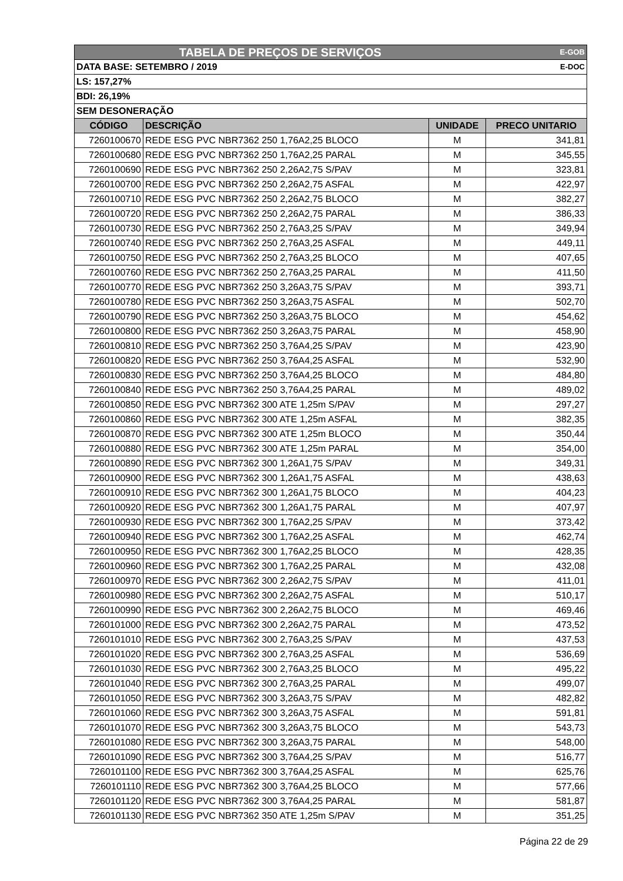| TABELA DE PREÇOS DE SERVIÇOS | | | E-GOB |
| DATA BASE: SETEMBRO / 2019 | | | E-DOC |
| LS: 157,27% | | | |
| BDI: 26,19% | | | |
| SEM DESONERAÇÃO | | | |
| CÓDIGO | DESCRIÇÃO | UNIDADE | PRECO UNITARIO |
| 7260100670 | REDE ESG PVC NBR7362 250 1,76A2,25 BLOCO | M | 341,81 |
| 7260100680 | REDE ESG PVC NBR7362 250 1,76A2,25 PARAL | M | 345,55 |
| 7260100690 | REDE ESG PVC NBR7362 250 2,26A2,75 S/PAV | M | 323,81 |
| 7260100700 | REDE ESG PVC NBR7362 250 2,26A2,75 ASFAL | M | 422,97 |
| 7260100710 | REDE ESG PVC NBR7362 250 2,26A2,75 BLOCO | M | 382,27 |
| 7260100720 | REDE ESG PVC NBR7362 250 2,26A2,75 PARAL | M | 386,33 |
| 7260100730 | REDE ESG PVC NBR7362 250 2,76A3,25 S/PAV | M | 349,94 |
| 7260100740 | REDE ESG PVC NBR7362 250 2,76A3,25 ASFAL | M | 449,11 |
| 7260100750 | REDE ESG PVC NBR7362 250 2,76A3,25 BLOCO | M | 407,65 |
| 7260100760 | REDE ESG PVC NBR7362 250 2,76A3,25 PARAL | M | 411,50 |
| 7260100770 | REDE ESG PVC NBR7362 250 3,26A3,75 S/PAV | M | 393,71 |
| 7260100780 | REDE ESG PVC NBR7362 250 3,26A3,75 ASFAL | M | 502,70 |
| 7260100790 | REDE ESG PVC NBR7362 250 3,26A3,75 BLOCO | M | 454,62 |
| 7260100800 | REDE ESG PVC NBR7362 250 3,26A3,75 PARAL | M | 458,90 |
| 7260100810 | REDE ESG PVC NBR7362 250 3,76A4,25 S/PAV | M | 423,90 |
| 7260100820 | REDE ESG PVC NBR7362 250 3,76A4,25 ASFAL | M | 532,90 |
| 7260100830 | REDE ESG PVC NBR7362 250 3,76A4,25 BLOCO | M | 484,80 |
| 7260100840 | REDE ESG PVC NBR7362 250 3,76A4,25 PARAL | M | 489,02 |
| 7260100850 | REDE ESG PVC NBR7362 300 ATE 1,25m S/PAV | M | 297,27 |
| 7260100860 | REDE ESG PVC NBR7362 300 ATE 1,25m ASFAL | M | 382,35 |
| 7260100870 | REDE ESG PVC NBR7362 300 ATE 1,25m BLOCO | M | 350,44 |
| 7260100880 | REDE ESG PVC NBR7362 300 ATE 1,25m PARAL | M | 354,00 |
| 7260100890 | REDE ESG PVC NBR7362 300 1,26A1,75 S/PAV | M | 349,31 |
| 7260100900 | REDE ESG PVC NBR7362 300 1,26A1,75 ASFAL | M | 438,63 |
| 7260100910 | REDE ESG PVC NBR7362 300 1,26A1,75 BLOCO | M | 404,23 |
| 7260100920 | REDE ESG PVC NBR7362 300 1,26A1,75 PARAL | M | 407,97 |
| 7260100930 | REDE ESG PVC NBR7362 300 1,76A2,25 S/PAV | M | 373,42 |
| 7260100940 | REDE ESG PVC NBR7362 300 1,76A2,25 ASFAL | M | 462,74 |
| 7260100950 | REDE ESG PVC NBR7362 300 1,76A2,25 BLOCO | M | 428,35 |
| 7260100960 | REDE ESG PVC NBR7362 300 1,76A2,25 PARAL | M | 432,08 |
| 7260100970 | REDE ESG PVC NBR7362 300 2,26A2,75 S/PAV | M | 411,01 |
| 7260100980 | REDE ESG PVC NBR7362 300 2,26A2,75 ASFAL | M | 510,17 |
| 7260100990 | REDE ESG PVC NBR7362 300 2,26A2,75 BLOCO | M | 469,46 |
| 7260101000 | REDE ESG PVC NBR7362 300 2,26A2,75 PARAL | M | 473,52 |
| 7260101010 | REDE ESG PVC NBR7362 300 2,76A3,25 S/PAV | M | 437,53 |
| 7260101020 | REDE ESG PVC NBR7362 300 2,76A3,25 ASFAL | M | 536,69 |
| 7260101030 | REDE ESG PVC NBR7362 300 2,76A3,25 BLOCO | M | 495,22 |
| 7260101040 | REDE ESG PVC NBR7362 300 2,76A3,25 PARAL | M | 499,07 |
| 7260101050 | REDE ESG PVC NBR7362 300 3,26A3,75 S/PAV | M | 482,82 |
| 7260101060 | REDE ESG PVC NBR7362 300 3,26A3,75 ASFAL | M | 591,81 |
| 7260101070 | REDE ESG PVC NBR7362 300 3,26A3,75 BLOCO | M | 543,73 |
| 7260101080 | REDE ESG PVC NBR7362 300 3,26A3,75 PARAL | M | 548,00 |
| 7260101090 | REDE ESG PVC NBR7362 300 3,76A4,25 S/PAV | M | 516,77 |
| 7260101100 | REDE ESG PVC NBR7362 300 3,76A4,25 ASFAL | M | 625,76 |
| 7260101110 | REDE ESG PVC NBR7362 300 3,76A4,25 BLOCO | M | 577,66 |
| 7260101120 | REDE ESG PVC NBR7362 300 3,76A4,25 PARAL | M | 581,87 |
| 7260101130 | REDE ESG PVC NBR7362 350 ATE 1,25m S/PAV | M | 351,25 |
Página 22 de 29